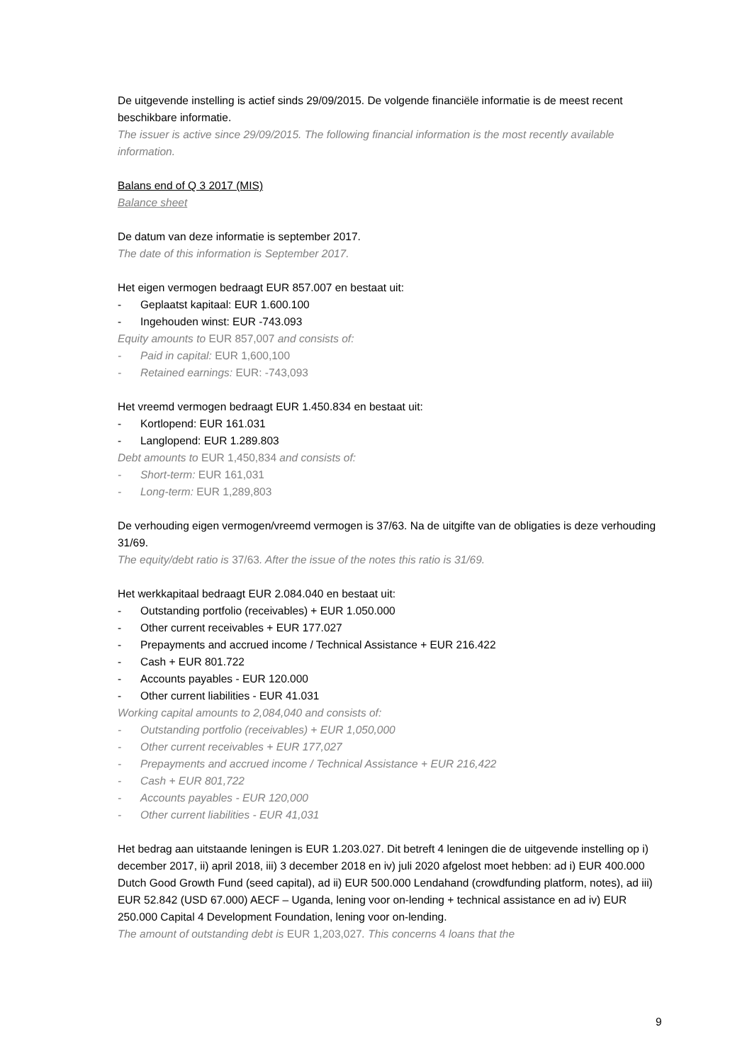De uitgevende instelling is actief sinds 29/09/2015. De volgende financiële informatie is de meest recent beschikbare informatie.
The issuer is active since 29/09/2015. The following financial information is the most recently available information.
Balans end of Q 3 2017 (MIS)
Balance sheet
De datum van deze informatie is september 2017.
The date of this information is September 2017.
Het eigen vermogen bedraagt EUR 857.007 en bestaat uit:
- Geplaatst kapitaal: EUR 1.600.100
- Ingehouden winst: EUR -743.093
Equity amounts to EUR 857,007 and consists of:
- Paid in capital: EUR 1,600,100
- Retained earnings: EUR: -743,093
Het vreemd vermogen bedraagt EUR 1.450.834 en bestaat uit:
- Kortlopend: EUR 161.031
- Langlopend: EUR 1.289.803
Debt amounts to EUR 1,450,834 and consists of:
- Short-term: EUR 161,031
- Long-term: EUR 1,289,803
De verhouding eigen vermogen/vreemd vermogen is 37/63. Na de uitgifte van de obligaties is deze verhouding 31/69.
The equity/debt ratio is 37/63. After the issue of the notes this ratio is 31/69.
Het werkkapitaal bedraagt EUR 2.084.040 en bestaat uit:
- Outstanding portfolio (receivables) + EUR 1.050.000
- Other current receivables + EUR 177.027
- Prepayments and accrued income / Technical Assistance + EUR 216.422
- Cash + EUR 801.722
- Accounts payables - EUR 120.000
- Other current liabilities - EUR 41.031
Working capital amounts to 2,084,040 and consists of:
- Outstanding portfolio (receivables) + EUR 1,050,000
- Other current receivables + EUR 177,027
- Prepayments and accrued income / Technical Assistance + EUR 216,422
- Cash + EUR 801,722
- Accounts payables - EUR 120,000
- Other current liabilities - EUR 41,031
Het bedrag aan uitstaande leningen is EUR 1.203.027. Dit betreft 4 leningen die de uitgevende instelling op i) december 2017, ii) april 2018, iii) 3 december 2018 en iv) juli 2020 afgelost moet hebben: ad i) EUR 400.000 Dutch Good Growth Fund (seed capital), ad ii) EUR 500.000 Lendahand (crowdfunding platform, notes), ad iii) EUR 52.842 (USD 67.000) AECF – Uganda, lening voor on-lending + technical assistance en ad iv) EUR 250.000 Capital 4 Development Foundation, lening voor on-lending.
The amount of outstanding debt is EUR 1,203,027. This concerns 4 loans that the
9